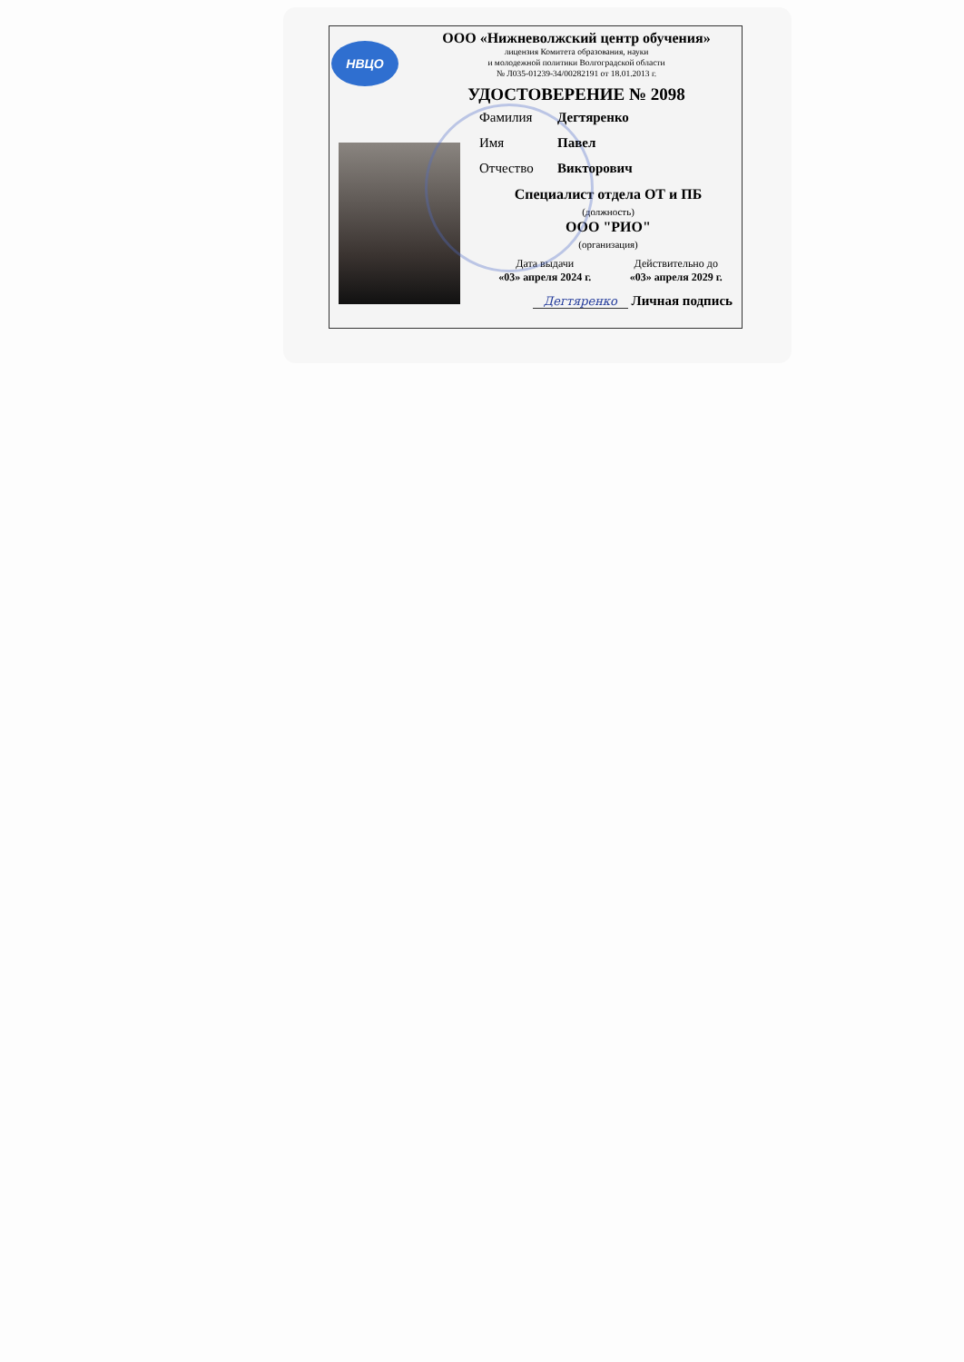НВЦО
ООО «Нижневолжский центр обучения»
лицензия Комитета образования, науки
и молодежной политики Волгоградской области
№ Л035-01239-34/00282191 от 18.01.2013 г.
УДОСТОВЕРЕНИЕ № 2098
Фамилия Дегтяренко
Имя Павел
Отчество Викторович
Специалист отдела ОТ и ПБ
(должность)
ООО "РИО"
(организация)
Дата выдачи
«03» апреля 2024 г.
Действительно до
«03» апреля 2029 г.
Дегтяренко Личная подпись